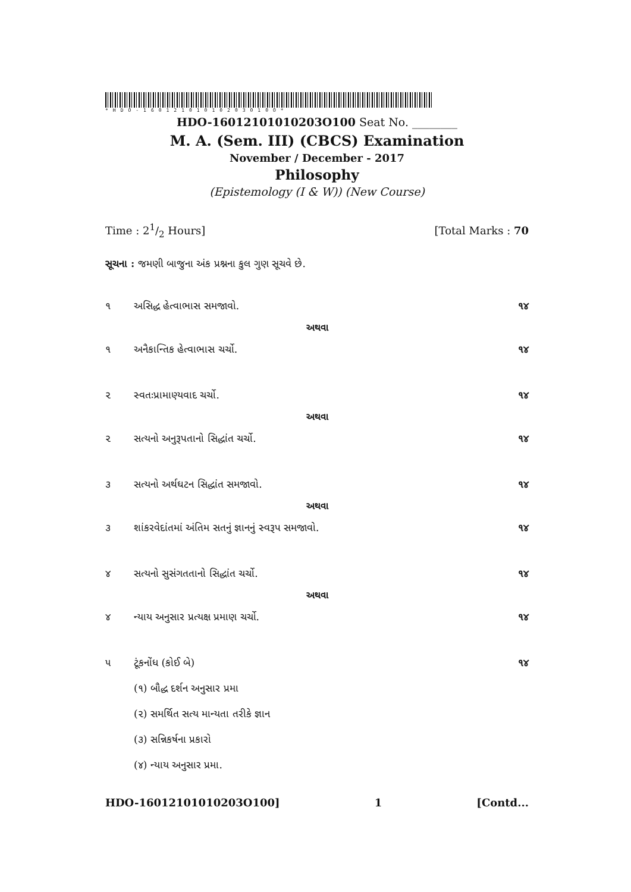*HDO-16012101010203010O*
HDO-16012101010203O100 Seat No. ________
M. A. (Sem. III) (CBCS) Examination
November / December - 2017
Philosophy
(Epistemology (I & W)) (New Course)
Time : 21/2 Hours] [Total Marks : 70
સૂચના : જમણી બાજુના અંક પ્રશ્નના કુલ ગુણ સૂચવે છે.
૧ અસિદ્ધ હેત્વાભાસ સમજાવો. ૧૪
અથવા
૧ અનૈકાન્તિક હેત્વાભાસ ચર્ચો. ૧૪
૨ સ્વતઃપ્રામાણ્યવાદ ચર્ચો. ૧૪
અથવા
૨ સત્યનો અનુરૂપતાનો સિદ્ધાંત ચર્ચો. ૧૪
૩ સત્યનો અર્થઘટન સિદ્ધાંત સમજાવો. ૧૪
અથવા
૩ શાંકરવેદાંતમાં અંતિમ સતનું જ્ઞાનનું સ્વરૂપ સમજાવો. ૧૪
૪ સત્યનો સુસંગતતાનો સિદ્ધાંત ચર્ચો. ૧૪
અથવા
૪ ન્યાય અનુસાર પ્રત્યક્ષ પ્રમાણ ચર્ચો. ૧૪
૫ ટૂંકનોંધ (કોઈ બે) ૧૪
(૧) બૌદ્ધ દર્શન અનુસાર પ્રમા
(૨) સમર્થિત સત્ય માન્યતા તરીકે જ્ઞાન
(૩) સન્નિકર્ષના પ્રકારો
(૪) ન્યાય અનુસાર પ્રમા.
HDO-16012101010203O100] 1 [Contd...